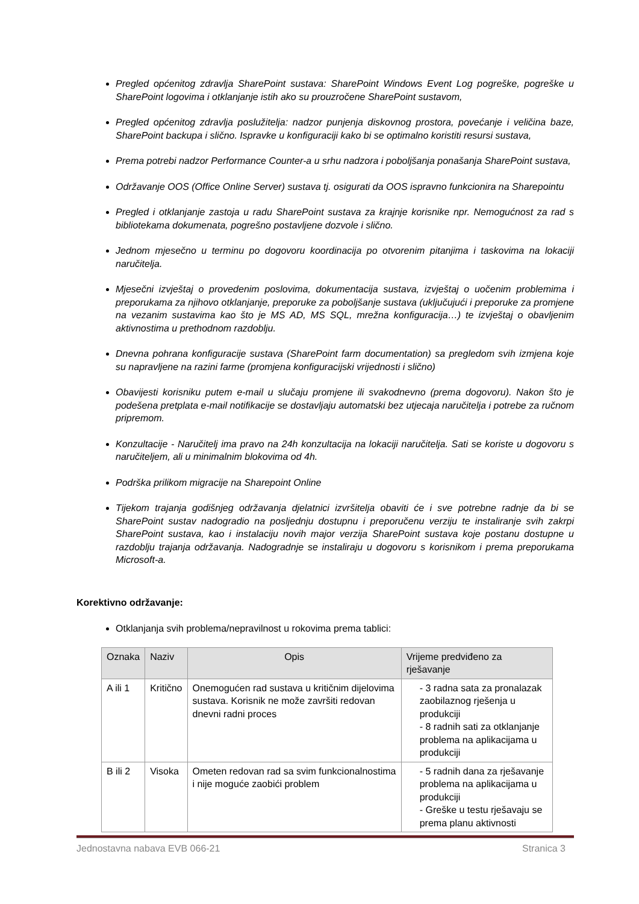Pregled općenitog zdravlja SharePoint sustava: SharePoint Windows Event Log pogreške, pogreške u SharePoint logovima i otklanjanje istih ako su prouzročene SharePoint sustavom,
Pregled općenitog zdravlja poslužitelja: nadzor punjenja diskovnog prostora, povećanje i veličina baze, SharePoint backupa i slično. Ispravke u konfiguraciji kako bi se optimalno koristiti resursi sustava,
Prema potrebi nadzor Performance Counter-a u srhu nadzora i poboljšanja ponašanja SharePoint sustava,
Održavanje OOS (Office Online Server) sustava tj. osigurati da OOS ispravno funkcionira na Sharepointu
Pregled i otklanjanje zastoja u radu SharePoint sustava za krajnje korisnike npr. Nemogućnost za rad s bibliotekama dokumenata, pogrešno postavljene dozvole i slično.
Jednom mjesečno u terminu po dogovoru koordinacija po otvorenim pitanjima i taskovima na lokaciji naručitelja.
Mjesečni izvještaj o provedenim poslovima, dokumentacija sustava, izvještaj o uočenim problemima i preporukama za njihovo otklanjanje, preporuke za poboljšanje sustava (uključujući i preporuke za promjene na vezanim sustavima kao što je MS AD, MS SQL, mrežna konfiguracija…) te izvještaj o obavljenim aktivnostima u prethodnom razdoblju.
Dnevna pohrana konfiguracije sustava (SharePoint farm documentation) sa pregledom svih izmjena koje su napravljene na razini farme (promjena konfiguracijski vrijednosti i slično)
Obavijesti korisniku putem e-mail u slučaju promjene ili svakodnevno (prema dogovoru). Nakon što je podešena pretplata e-mail notifikacije se dostavljaju automatski bez utjecaja naručitelja i potrebe za ručnom pripremom.
Konzultacije - Naručitelj ima pravo na 24h konzultacija na lokaciji naručitelja. Sati se koriste u dogovoru s naručiteljem, ali u minimalnim blokovima od 4h.
Podrška prilikom migracije na Sharepoint Online
Tijekom trajanja godišnjeg održavanja djelatnici izvršitelja obaviti će i sve potrebne radnje da bi se SharePoint sustav nadogradio na posljednju dostupnu i preporučenu verziju te instaliranje svih zakrpi SharePoint sustava, kao i instalaciju novih major verzija SharePoint sustava koje postanu dostupne u razdoblju trajanja održavanja. Nadogradnje se instaliraju u dogovoru s korisnikom i prema preporukama Microsoft-a.
Korektivno održavanje:
Otklanjanja svih problema/nepravilnost u rokovima prema tablici:
| Oznaka | Naziv | Opis | Vrijeme predviđeno za rješavanje |
| --- | --- | --- | --- |
| A ili 1 | Kritično | Onemogućen rad sustava u kritičnim dijelovima sustava. Korisnik ne može završiti redovan dnevni radni proces | - 3 radna sata za pronalazak zaobilaznog rješenja u produkciji - 8 radnih sati za otklanjanje problema na aplikacijama u produkciji |
| B ili 2 | Visoka | Ometen redovan rad sa svim funkcionalnostima i nije moguće zaobići problem | - 5 radnih dana za rješavanje problema na aplikacijama u produkciji - Greške u testu rješavaju se prema planu aktivnosti |
Jednostavna nabava EVB 066-21 Stranica 3